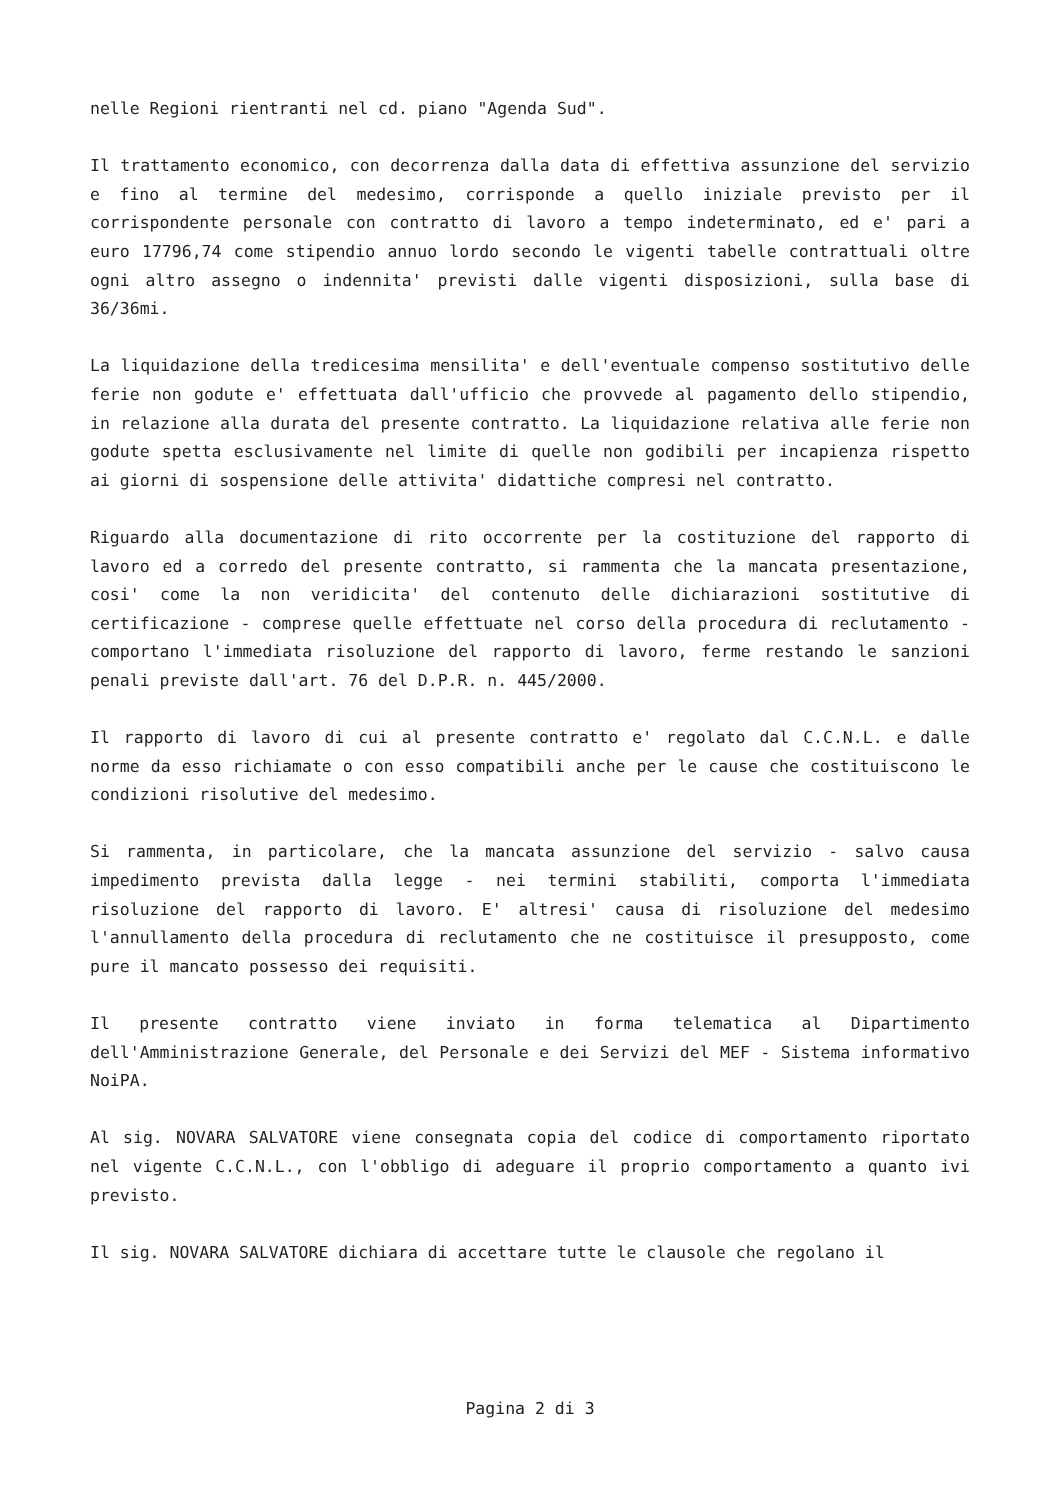nelle Regioni rientranti nel cd. piano "Agenda Sud".
Il trattamento economico, con decorrenza dalla data di effettiva assunzione del servizio e fino al termine del medesimo, corrisponde a quello iniziale previsto per il corrispondente personale con contratto di lavoro a tempo indeterminato, ed e' pari a euro 17796,74 come stipendio annuo lordo secondo le vigenti tabelle contrattuali oltre ogni altro assegno o indennita' previsti dalle vigenti disposizioni, sulla base di 36/36mi.
La liquidazione della tredicesima mensilita' e dell'eventuale compenso sostitutivo delle ferie non godute e' effettuata dall'ufficio che provvede al pagamento dello stipendio, in relazione alla durata del presente contratto. La liquidazione relativa alle ferie non godute spetta esclusivamente nel limite di quelle non godibili per incapienza rispetto ai giorni di sospensione delle attivita' didattiche compresi nel contratto.
Riguardo alla documentazione di rito occorrente per la costituzione del rapporto di lavoro ed a corredo del presente contratto, si rammenta che la mancata presentazione, cosi' come la non veridicita' del contenuto delle dichiarazioni sostitutive di certificazione - comprese quelle effettuate nel corso della procedura di reclutamento - comportano l'immediata risoluzione del rapporto di lavoro, ferme restando le sanzioni penali previste dall'art. 76 del D.P.R. n. 445/2000.
Il rapporto di lavoro di cui al presente contratto e' regolato dal C.C.N.L. e dalle norme da esso richiamate o con esso compatibili anche per le cause che costituiscono le condizioni risolutive del medesimo.
Si rammenta, in particolare, che la mancata assunzione del servizio - salvo causa impedimento prevista dalla legge - nei termini stabiliti, comporta l'immediata risoluzione del rapporto di lavoro. E' altresi' causa di risoluzione del medesimo l'annullamento della procedura di reclutamento che ne costituisce il presupposto, come pure il mancato possesso dei requisiti.
Il presente contratto viene inviato in forma telematica al Dipartimento dell'Amministrazione Generale, del Personale e dei Servizi del MEF - Sistema informativo NoiPA.
Al sig. NOVARA SALVATORE viene consegnata copia del codice di comportamento riportato nel vigente C.C.N.L., con l'obbligo di adeguare il proprio comportamento a quanto ivi previsto.
Il sig. NOVARA SALVATORE dichiara di accettare tutte le clausole che regolano il
Pagina 2 di 3